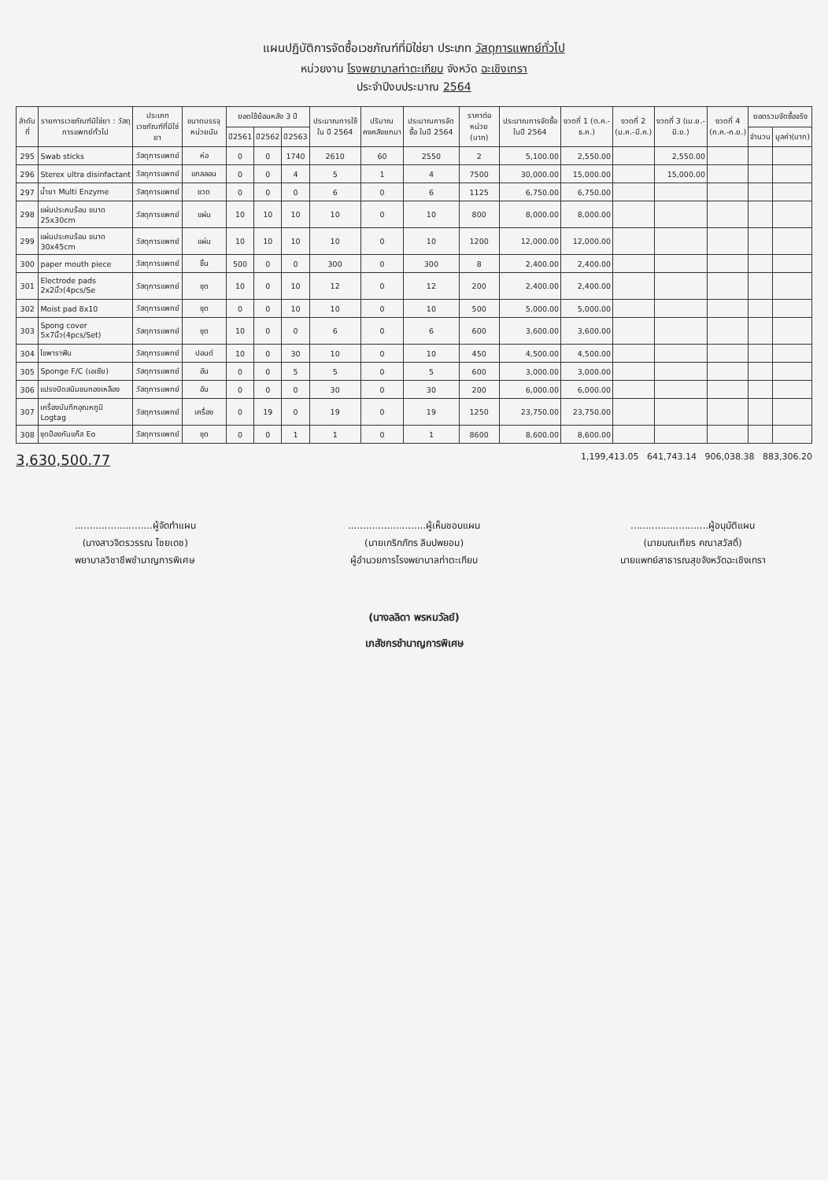แผนปฏิบัติการจัดซื้อเวชภัณฑ์ที่มิใช่ยา ประเภท วัสดุการแพทย์ทั่วไป
หน่วยงาน โรงพยาบาลท่าตะเกียบ จังหวัด ฉะเชิงเทรา
ประจำปีงบประมาณ 2564
| ลำดับที่ | รายการเวชภัณฑ์มิใช่ยา : วัสดุการแพทย์ทั่วไป | ประเภทเวชภัณฑ์ที่มิใช่ยา | ขนาดบรรจุ หน่วยนับ | ยอดใช้ย้อนหลัง 3 ปี | | | ประมาณการใช้ใน ปี 2564 | ปริมาณคงคลังยกมา | ประมาณการจัดซื้อ ในปี 2564 | ราคาต่อหน่วย (บาท) | ประมาณการจัดซื้อในปี 2564 | งวดที่ 1 (ต.ค.-ธ.ค.) | งวดที่ 2 (ม.ค.-มี.ค.) | งวดที่ 3 (เม.ย.-มิ.ย.) | งวดที่ 4 (ก.ค.-ก.ย.) | ยอดรวมจัดซื้อจริง | |
| --- | --- | --- | --- | --- | --- | --- | --- | --- | --- | --- | --- | --- | --- | --- | --- | --- | --- |
| | | | | ปี2561 | ปี2562 | ปี2563 | | | | | | | | | | จำนวน | มูลค่า(บาท) |
| 295 | Swab sticks | วัสดุการแพทย์ | ห่อ | 0 | 0 | 1740 | 2610 | 60 | 2550 | 2 | 5,100.00 | 2,550.00 | | 2,550.00 | | | |
| 296 | Sterex ultra disinfactant | วัสดุการแพทย์ | แกลลอน | 0 | 0 | 4 | 5 | 1 | 4 | 7500 | 30,000.00 | 15,000.00 | | 15,000.00 | | | |
| 297 | น้ำยา Multi Enzyme | วัสดุการแพทย์ | ขวด | 0 | 0 | 0 | 6 | 0 | 6 | 1125 | 6,750.00 | 6,750.00 | | | | | |
| 298 | แผ่นประคบร้อน ขนาด 25x30cm | วัสดุการแพทย์ | แผ่น | 10 | 10 | 10 | 10 | 0 | 10 | 800 | 8,000.00 | 8,000.00 | | | | | |
| 299 | แผ่นประคบร้อน ขนาด 30x45cm | วัสดุการแพทย์ | แผ่น | 10 | 10 | 10 | 10 | 0 | 10 | 1200 | 12,000.00 | 12,000.00 | | | | | |
| 300 | paper mouth piece | วัสดุการแพทย์ | ชิ้น | 500 | 0 | 0 | 300 | 0 | 300 | 8 | 2,400.00 | 2,400.00 | | | | | |
| 301 | Electrode pads 2x2นิ้ว(4pcs/Se | วัสดุการแพทย์ | ชุด | 10 | 0 | 10 | 12 | 0 | 12 | 200 | 2,400.00 | 2,400.00 | | | | | |
| 302 | Moist pad 8x10 | วัสดุการแพทย์ | ชุด | 0 | 0 | 10 | 10 | 0 | 10 | 500 | 5,000.00 | 5,000.00 | | | | | |
| 303 | Spong cover 5x7นิ้ว(4pcs/Set) | วัสดุการแพทย์ | ชุด | 10 | 0 | 0 | 6 | 0 | 6 | 600 | 3,600.00 | 3,600.00 | | | | | |
| 304 | ไขพาราฟิน | วัสดุการแพทย์ | ปอนด์ | 10 | 0 | 30 | 10 | 0 | 10 | 450 | 4,500.00 | 4,500.00 | | | | | |
| 305 | Sponge F/C (เอเซีย) | วัสดุการแพทย์ | อัน | 0 | 0 | 5 | 5 | 0 | 5 | 600 | 3,000.00 | 3,000.00 | | | | | |
| 306 | แปรงปัดสนิมขนทองเหลือง | วัสดุการแพทย์ | อัน | 0 | 0 | 0 | 30 | 0 | 30 | 200 | 6,000.00 | 6,000.00 | | | | | |
| 307 | เครื่องบันทึกอุณหภูมิ Logtag | วัสดุการแพทย์ | เครื่อง | 0 | 19 | 0 | 19 | 0 | 19 | 1250 | 23,750.00 | 23,750.00 | | | | | |
| 308 | ชุดป้องกันแก๊ส Eo | วัสดุการแพทย์ | ชุด | 0 | 0 | 1 | 1 | 0 | 1 | 8600 | 8,600.00 | 8,600.00 | | | | | |
3,630,500.77 1,199,413.05 641,743.14 906,038.38 883,306.20
..........................ผู้จัดทำแผน
(นางสาวจิตรวรรณ ไชยเดช)
พยาบาลวิชาชีพชำนาญการพิเศษ
..........................ผู้เห็นชอบแผน
(นายเกริกภัทร ลิมปพยอม)
ผู้อำนวยการโรงพยาบาลท่าตะเกียบ
..........................ผู้อนุมัติแผน
(นายมณเฑียร คณาสวัสดิ์)
นายแพทย์สาธารณสุขจังหวัดฉะเชิงเทรา
(นางลลิดา พรหมวัลย์)
เภสัชกรชำนาญการพิเศษ